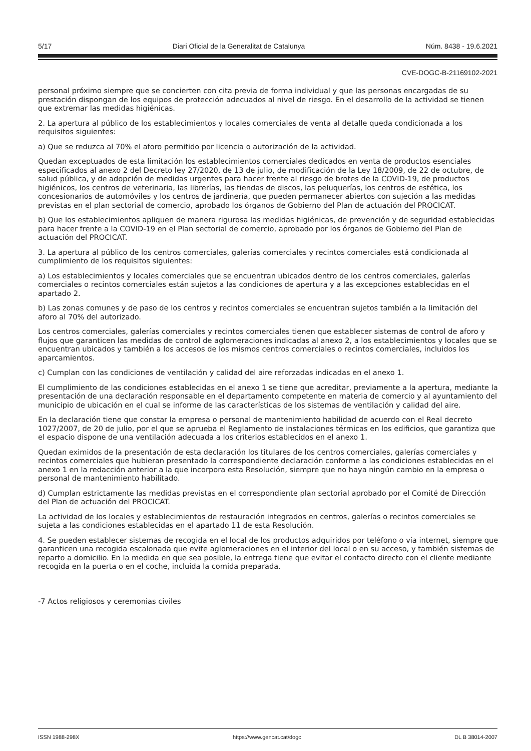5/17 Diari Oficial de la Generalitat de Catalunya Núm. 8438 - 19.6.2021
CVE-DOGC-B-21169102-2021
personal próximo siempre que se concierten con cita previa de forma individual y que las personas encargadas de su prestación dispongan de los equipos de protección adecuados al nivel de riesgo. En el desarrollo de la actividad se tienen que extremar las medidas higiénicas.
2. La apertura al público de los establecimientos y locales comerciales de venta al detalle queda condicionada a los requisitos siguientes:
a) Que se reduzca al 70% el aforo permitido por licencia o autorización de la actividad.
Quedan exceptuados de esta limitación los establecimientos comerciales dedicados en venta de productos esenciales especificados al anexo 2 del Decreto ley 27/2020, de 13 de julio, de modificación de la Ley 18/2009, de 22 de octubre, de salud pública, y de adopción de medidas urgentes para hacer frente al riesgo de brotes de la COVID-19, de productos higiénicos, los centros de veterinaria, las librerías, las tiendas de discos, las peluquerías, los centros de estética, los concesionarios de automóviles y los centros de jardinería, que pueden permanecer abiertos con sujeción a las medidas previstas en el plan sectorial de comercio, aprobado los órganos de Gobierno del Plan de actuación del PROCICAT.
b) Que los establecimientos apliquen de manera rigurosa las medidas higiénicas, de prevención y de seguridad establecidas para hacer frente a la COVID-19 en el Plan sectorial de comercio, aprobado por los órganos de Gobierno del Plan de actuación del PROCICAT.
3. La apertura al público de los centros comerciales, galerías comerciales y recintos comerciales está condicionada al cumplimiento de los requisitos siguientes:
a) Los establecimientos y locales comerciales que se encuentran ubicados dentro de los centros comerciales, galerías comerciales o recintos comerciales están sujetos a las condiciones de apertura y a las excepciones establecidas en el apartado 2.
b) Las zonas comunes y de paso de los centros y recintos comerciales se encuentran sujetos también a la limitación del aforo al 70% del autorizado.
Los centros comerciales, galerías comerciales y recintos comerciales tienen que establecer sistemas de control de aforo y flujos que garanticen las medidas de control de aglomeraciones indicadas al anexo 2, a los establecimientos y locales que se encuentran ubicados y también a los accesos de los mismos centros comerciales o recintos comerciales, incluidos los aparcamientos.
c) Cumplan con las condiciones de ventilación y calidad del aire reforzadas indicadas en el anexo 1.
El cumplimiento de las condiciones establecidas en el anexo 1 se tiene que acreditar, previamente a la apertura, mediante la presentación de una declaración responsable en el departamento competente en materia de comercio y al ayuntamiento del municipio de ubicación en el cual se informe de las características de los sistemas de ventilación y calidad del aire.
En la declaración tiene que constar la empresa o personal de mantenimiento habilidad de acuerdo con el Real decreto 1027/2007, de 20 de julio, por el que se aprueba el Reglamento de instalaciones térmicas en los edificios, que garantiza que el espacio dispone de una ventilación adecuada a los criterios establecidos en el anexo 1.
Quedan eximidos de la presentación de esta declaración los titulares de los centros comerciales, galerías comerciales y recintos comerciales que hubieran presentado la correspondiente declaración conforme a las condiciones establecidas en el anexo 1 en la redacción anterior a la que incorpora esta Resolución, siempre que no haya ningún cambio en la empresa o personal de mantenimiento habilitado.
d) Cumplan estrictamente las medidas previstas en el correspondiente plan sectorial aprobado por el Comité de Dirección del Plan de actuación del PROCICAT.
La actividad de los locales y establecimientos de restauración integrados en centros, galerías o recintos comerciales se sujeta a las condiciones establecidas en el apartado 11 de esta Resolución.
4. Se pueden establecer sistemas de recogida en el local de los productos adquiridos por teléfono o vía internet, siempre que garanticen una recogida escalonada que evite aglomeraciones en el interior del local o en su acceso, y también sistemas de reparto a domicilio. En la medida en que sea posible, la entrega tiene que evitar el contacto directo con el cliente mediante recogida en la puerta o en el coche, incluida la comida preparada.
-7 Actos religiosos y ceremonias civiles
ISSN 1988-298X https://www.gencat.cat/dogc DL B 38014-2007